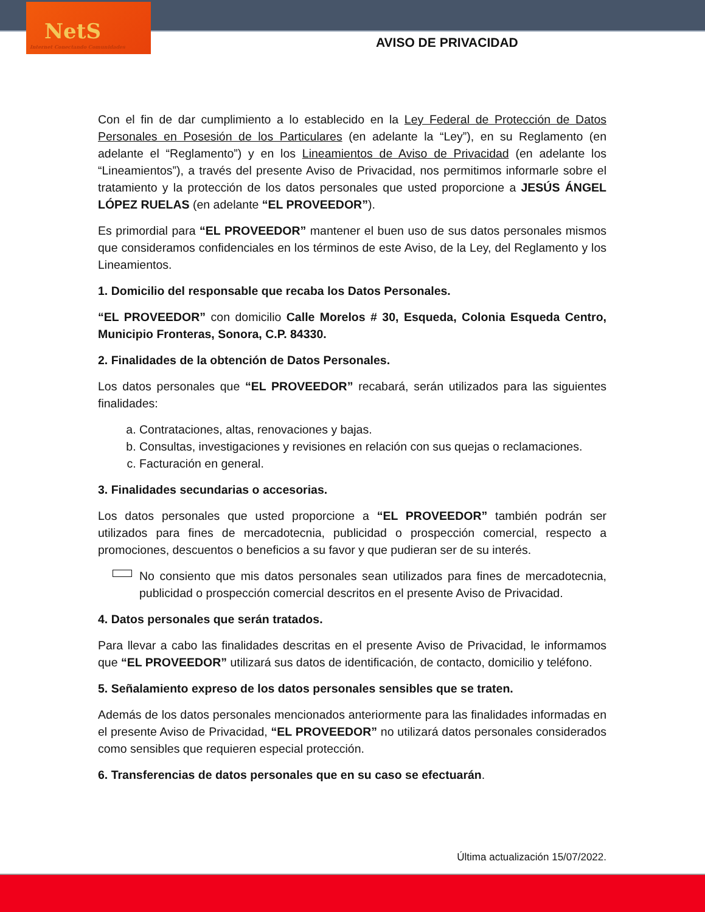NetS
Internet Conectando Comunidades
AVISO DE PRIVACIDAD
Con el fin de dar cumplimiento a lo establecido en la Ley Federal de Protección de Datos Personales en Posesión de los Particulares (en adelante la “Ley”), en su Reglamento (en adelante el “Reglamento”) y en los Lineamientos de Aviso de Privacidad (en adelante los “Lineamientos”), a través del presente Aviso de Privacidad, nos permitimos informarle sobre el tratamiento y la protección de los datos personales que usted proporcione a JESÚS ÁNGEL LÓPEZ RUELAS (en adelante “EL PROVEEDOR”).
Es primordial para “EL PROVEEDOR” mantener el buen uso de sus datos personales mismos que consideramos confidenciales en los términos de este Aviso, de la Ley, del Reglamento y los Lineamientos.
1. Domicilio del responsable que recaba los Datos Personales.
“EL PROVEEDOR” con domicilio Calle Morelos # 30, Esqueda, Colonia Esqueda Centro, Municipio Fronteras, Sonora, C.P. 84330.
2. Finalidades de la obtención de Datos Personales.
Los datos personales que “EL PROVEEDOR” recabará, serán utilizados para las siguientes finalidades:
a. Contrataciones, altas, renovaciones y bajas.
b. Consultas, investigaciones y revisiones en relación con sus quejas o reclamaciones.
c. Facturación en general.
3. Finalidades secundarias o accesorias.
Los datos personales que usted proporcione a “EL PROVEEDOR” también podrán ser utilizados para fines de mercadotecnia, publicidad o prospección comercial, respecto a promociones, descuentos o beneficios a su favor y que pudieran ser de su interés.
No consiento que mis datos personales sean utilizados para fines de mercadotecnia, publicidad o prospección comercial descritos en el presente Aviso de Privacidad.
4. Datos personales que serán tratados.
Para llevar a cabo las finalidades descritas en el presente Aviso de Privacidad, le informamos que “EL PROVEEDOR” utilizará sus datos de identificación, de contacto, domicilio y teléfono.
5. Señalamiento expreso de los datos personales sensibles que se traten.
Además de los datos personales mencionados anteriormente para las finalidades informadas en el presente Aviso de Privacidad, “EL PROVEEDOR” no utilizará datos personales considerados como sensibles que requieren especial protección.
6. Transferencias de datos personales que en su caso se efectuarán.
Última actualización 15/07/2022.